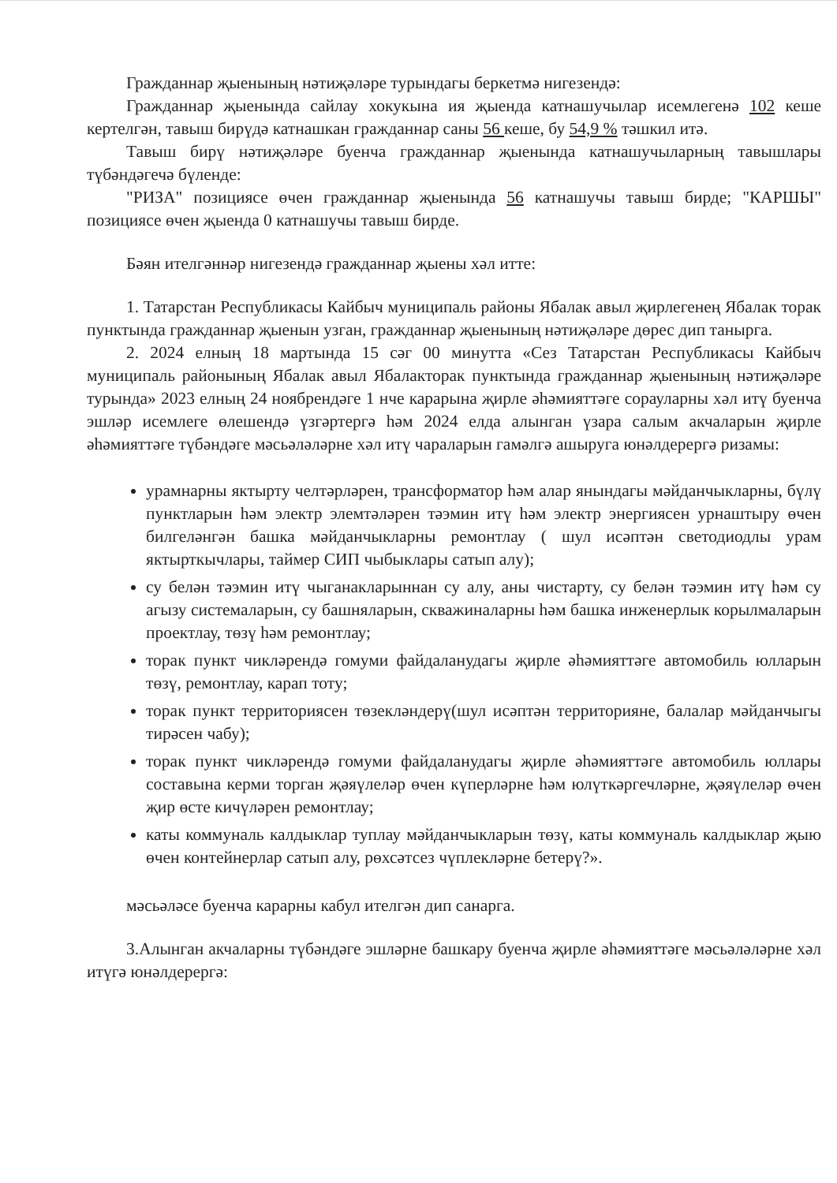Гражданнар җыенының нәтиҗәләре турындагы беркетмә нигезендә:
Гражданнар җыенында сайлау хокукына ия җыенда катнашучылар исемлегенә 102 кеше кертелгән, тавыш бирүдә катнашкан гражданнар саны 56 кеше, бу 54,9 % тәшкил итә.
Тавыш бирү нәтиҗәләре буенча гражданнар җыенында катнашучыларның тавышлары түбәндәгечә бүленде:
"РИЗА" позициясе өчен гражданнар җыенында 56 катнашучы тавыш бирде; "КАРШЫ" позициясе өчен җыенда 0 катнашучы тавыш бирде.
Бәян ителгәннәр нигезендә гражданнар җыены хәл итте:
1. Татарстан Республикасы Кайбыч муниципаль районы Ябалак авыл җирлегенең Ябалак торак пунктында гражданнар җыенын узган, гражданнар җыенының нәтиҗәләре дөрес дип танырга.
2. 2024 елның 18 мартында 15 сәг 00 минутта «Сез Татарстан Республикасы Кайбыч муниципаль районының Ябалак авыл Ябалакторак пунктында гражданнар җыенының нәтиҗәләре турында» 2023 елның 24 ноябрендәге 1 нче карарына җирле әһәмияттәге сорауларны хәл итү буенча эшләр исемлеге өлешендә үзгәртергә һәм 2024 елда алынган үзара салым акчаларын җирле әһәмияттәге түбәндәге мәсьәләләрне хәл итү чараларын гамәлгә ашыруга юнәлдерергә ризамы:
урамнарны яктырту челтәрләрен, трансформатор һәм алар янындагы мәйданчыкларны, бүлү пунктларын һәм электр элемтәләрен тәэмин итү һәм электр энергиясен урнаштыру өчен билгеләнгән башка мәйданчыкларны ремонтлау ( шул исәптән светодиодлы урам яктырткычлары, таймер СИП чыбыклары сатып алу);
су белән тәэмин итү чыганакларыннан су алу, аны чистарту, су белән тәэмин итү һәм су агызу системаларын, су башняларын, скважиналарны һәм башка инженерлык корылмаларын проектлау, төзү һәм ремонтлау;
торак пункт чикләрендә гомуми файдаланудагы җирле әһәмияттәге автомобиль юлларын төзү, ремонтлау, карап тоту;
торак пункт территориясен төзекләндерү(шул исәптән территорияне, балалар мәйданчыгы тирәсен чабу);
торак пункт чикләрендә гомуми файдаланудагы җирле әһәмияттәге автомобиль юллары составына керми торган җәяүлеләр өчен күперләрне һәм юлүткәргечләрне, җәяүлеләр өчен җир өсте кичүләрен ремонтлау;
каты коммуналь калдыклар туплау мәйданчыкларын төзү, каты коммуналь калдыклар җыю өчен контейнерлар сатып алу, рөхсәтсез чүплекләрне бетерү?».
мәсьәләсе буенча карарны кабул ителгән дип санарга.
3.Алынган акчаларны түбәндәге эшләрне башкару буенча җирле әһәмияттәге мәсьәләләрне хәл итүгә юнәлдерергә: